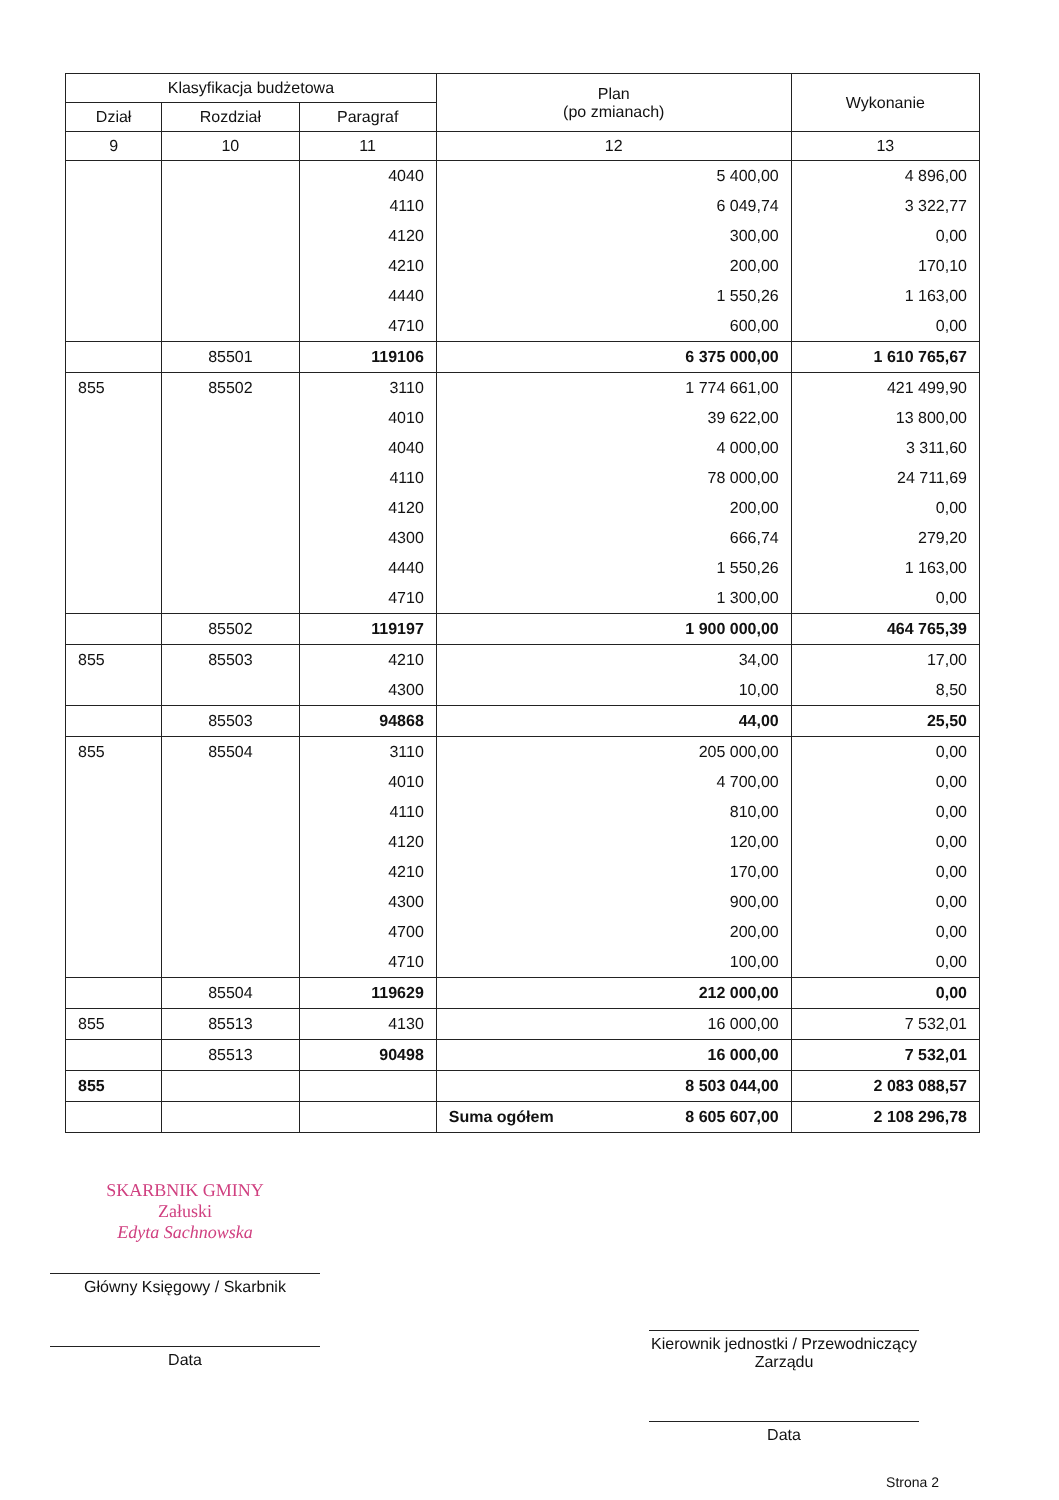| Klasyfikacja budżetowa | | | Plan (po zmianach) | Wykonanie |
| --- | --- | --- | --- | --- |
| Dział | Rozdział | Paragraf | | |
| 9 | 10 | 11 | 12 | 13 |
| | | 4040 | 5 400,00 | 4 896,00 |
| | | 4110 | 6 049,74 | 3 322,77 |
| | | 4120 | 300,00 | 0,00 |
| | | 4210 | 200,00 | 170,10 |
| | | 4440 | 1 550,26 | 1 163,00 |
| | | 4710 | 600,00 | 0,00 |
| | 85501 | 119106 | 6 375 000,00 | 1 610 765,67 |
| 855 | 85502 | 3110 | 1 774 661,00 | 421 499,90 |
| | | 4010 | 39 622,00 | 13 800,00 |
| | | 4040 | 4 000,00 | 3 311,60 |
| | | 4110 | 78 000,00 | 24 711,69 |
| | | 4120 | 200,00 | 0,00 |
| | | 4300 | 666,74 | 279,20 |
| | | 4440 | 1 550,26 | 1 163,00 |
| | | 4710 | 1 300,00 | 0,00 |
| | 85502 | 119197 | 1 900 000,00 | 464 765,39 |
| 855 | 85503 | 4210 | 34,00 | 17,00 |
| | | 4300 | 10,00 | 8,50 |
| | 85503 | 94868 | 44,00 | 25,50 |
| 855 | 85504 | 3110 | 205 000,00 | 0,00 |
| | | 4010 | 4 700,00 | 0,00 |
| | | 4110 | 810,00 | 0,00 |
| | | 4120 | 120,00 | 0,00 |
| | | 4210 | 170,00 | 0,00 |
| | | 4300 | 900,00 | 0,00 |
| | | 4700 | 200,00 | 0,00 |
| | | 4710 | 100,00 | 0,00 |
| | 85504 | 119629 | 212 000,00 | 0,00 |
| 855 | 85513 | 4130 | 16 000,00 | 7 532,01 |
| | 85513 | 90498 | 16 000,00 | 7 532,01 |
| 855 | | | 8 503 044,00 | 2 083 088,57 |
| | | | Suma ogółem 8 605 607,00 | 2 108 296,78 |
SKARBNIK GMINY
Załuski
Edyta Sachnowska
Główny Księgowy / Skarbnik
Data
Kierownik jednostki / Przewodniczący Zarządu
Data
Strona 2